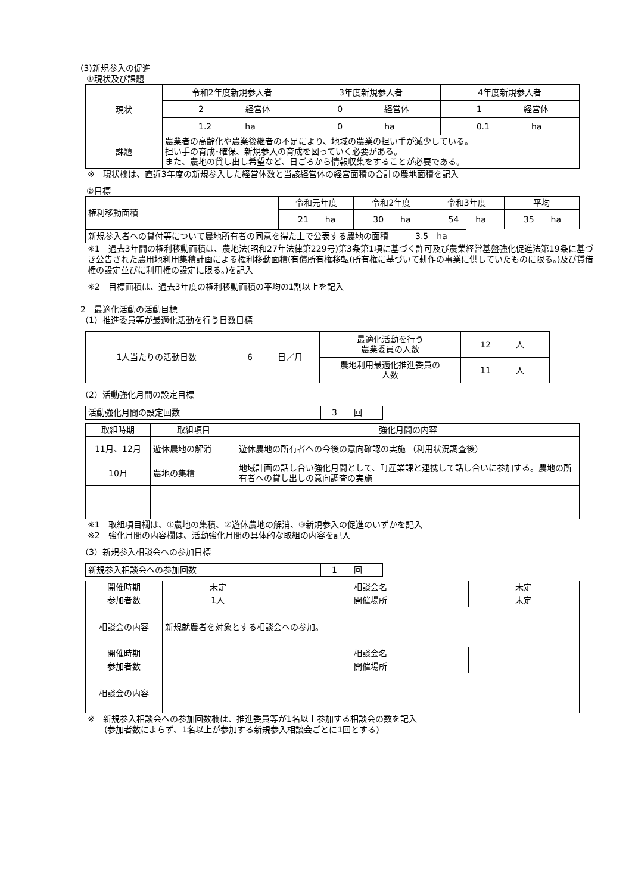(3)新規参入の促進
①現状及び課題
| 現状 | 令和2年度新規参入者 | 3年度新規参入者 | 4年度新規参入者 |
| | 2 経営体 | 0 経営体 | 1 経営体 |
| | 1.2 ha | 0 ha | 0.1 ha |
| 課題 | 農業者の高齢化や農業後継者の不足により、地域の農業の担い手が減少している。 担い手の育成･確保、新規参入の育成を図っていく必要がある。 また、農地の貸し出し希望など、日ごろから情報収集をすることが必要である。 | | |
※　現状欄は、直近3年度の新規参入した経営体数と当該経営体の経営面積の合計の農地面積を記入
②目標
| 権利移動面積 | 令和元年度 | 令和2年度 | 令和3年度 | 平均 |
| | 21 ha | 30 ha | 54 ha | 35 ha |
| 新規参入者への貸付等について農地所有者の同意を得た上で公表する農地の面積 | 3.5 ha |
※1　過去3年間の権利移動面積は、農地法(昭和27年法律第229号)第3条第1項に基づく許可及び農業経営基盤強化促進法第19条に基づき公告された農用地利用集積計画による権利移動面積(有償所有権移転(所有権に基づいて耕作の事業に供していたものに限る。)及び賃借権の設定並びに利用権の設定に限る。)を記入
※2　目標面積は、過去3年度の権利移動面積の平均の1割以上を記入
2　最適化活動の活動目標
（1）推進委員等が最適化活動を行う日数目標
| 1人当たりの活動日数 | 6 日／月 | 最適化活動を行う 農業委員の人数 | 12 人 |
| | | 農地利用最適化推進委員の 人数 | 11 人 |
（2）活動強化月間の設定目標
| 活動強化月間の設定回数 | 3 回 |
| 取組時期 | 取組項目 | 強化月間の内容 |
| 11月、12月 | 遊休農地の解消 | 遊休農地の所有者への今後の意向確認の実施 （利用状況調査後） |
| 10月 | 農地の集積 | 地域計画の話し合い強化月間として、町産業課と連携して話し合いに参加する。農地の所有者への貸し出しの意向調査の実施 |
※1　取組項目欄は、①農地の集積、②遊休農地の解消、③新規参入の促進のいずかを記入
※2　強化月間の内容欄は、活動強化月間の具体的な取組の内容を記入
（3）新規参入相談会への参加目標
| 新規参入相談会への参加回数 | 1 回 |
| 開催時期 | 未定 | 相談会名 | 未定 |
| 参加者数 | 1人 | 開催場所 | 未定 |
| 相談会の内容 | 新規就農者を対象とする相談会への参加。 | | |
| 開催時期 | | 相談会名 | |
| 参加者数 | | 開催場所 | |
| 相談会の内容 | | | |
※　新規参入相談会への参加回数欄は、推進委員等が1名以上参加する相談会の数を記入
  (参加者数によらず、1名以上が参加する新規参入相談会ごとに1回とする)